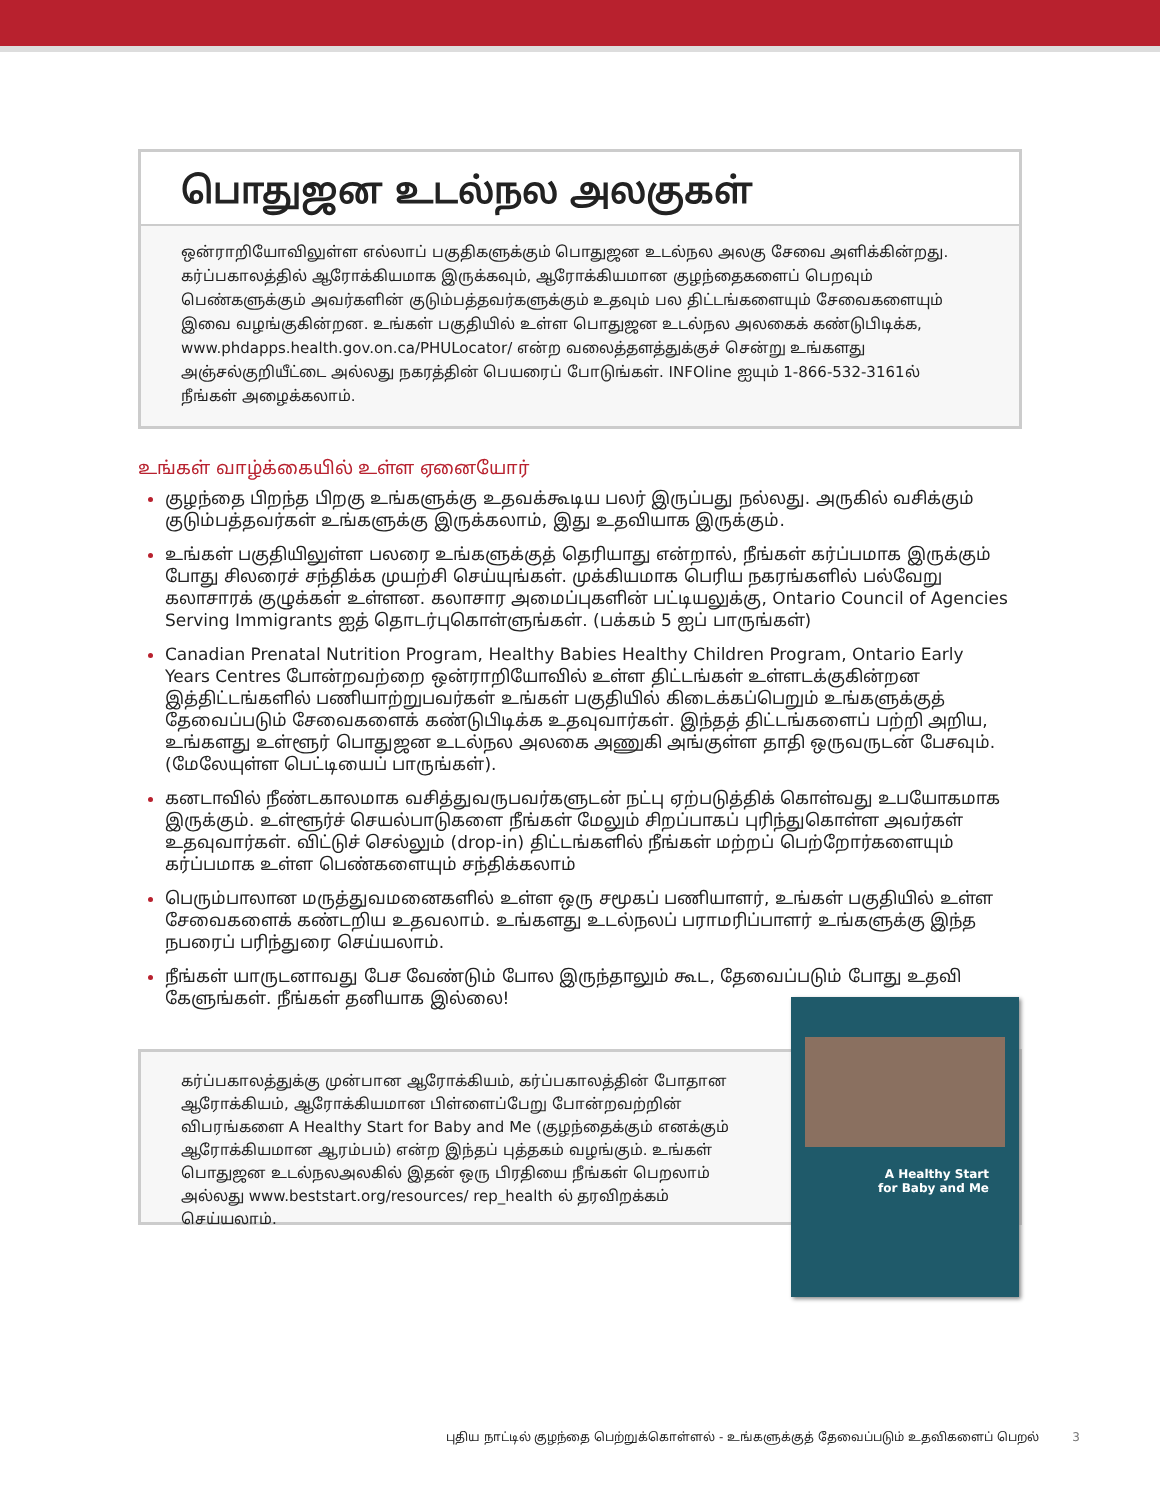பொதுஜன உடல்நல அலகுகள்
ஒன்ராறியோவிலுள்ள எல்லாப் பகுதிகளுக்கும் பொதுஜன உடல்நல அலகு சேவை அளிக்கின்றது. கர்ப்பகாலத்தில் ஆரோக்கியமாக இருக்கவும், ஆரோக்கியமான குழந்தைகளைப் பெறவும் பெண்களுக்கும் அவர்களின் குடும்பத்தவர்களுக்கும் உதவும் பல திட்டங்களையும் சேவைகளையும் இவை வழங்குகின்றன. உங்கள் பகுதியில் உள்ள பொதுஜன உடல்நல அலகைக் கண்டுபிடிக்க, www.phdapps.health.gov.on.ca/PHULocator/ என்ற வலைத்தளத்துக்குச் சென்று உங்களது அஞ்சல்குறியீட்டை அல்லது நகரத்தின் பெயரைப் போடுங்கள். INFOline ஐயும் 1-866-532-3161ல் நீங்கள் அழைக்கலாம்.
உங்கள் வாழ்க்கையில் உள்ள ஏனையோர்
குழந்தை பிறந்த பிறகு உங்களுக்கு உதவக்கூடிய பலர் இருப்பது நல்லது. அருகில் வசிக்கும் குடும்பத்தவர்கள் உங்களுக்கு இருக்கலாம், இது உதவியாக இருக்கும்.
உங்கள் பகுதியிலுள்ள பலரை உங்களுக்குத் தெரியாது என்றால், நீங்கள் கர்ப்பமாக இருக்கும் போது சிலரைச் சந்திக்க முயற்சி செய்யுங்கள். முக்கியமாக பெரிய நகரங்களில் பல்வேறு கலாசாரக் குழுக்கள் உள்ளன. கலாசார அமைப்புகளின் பட்டியலுக்கு, Ontario Council of Agencies Serving Immigrants ஐத் தொடர்புகொள்ளுங்கள். (பக்கம் 5 ஐப் பாருங்கள்)
Canadian Prenatal Nutrition Program, Healthy Babies Healthy Children Program, Ontario Early Years Centres போன்றவற்றை ஒன்ராறியோவில் உள்ள திட்டங்கள் உள்ளடக்குகின்றன இத்திட்டங்களில் பணியாற்றுபவர்கள் உங்கள் பகுதியில் கிடைக்கப்பெறும் உங்களுக்குத் தேவைப்படும் சேவைகளைக் கண்டுபிடிக்க உதவுவார்கள். இந்தத் திட்டங்களைப் பற்றி அறிய, உங்களது உள்ளூர் பொதுஜன உடல்நல அலகை அணுகி அங்குள்ள தாதி ஒருவருடன் பேசவும். (மேலேயுள்ள பெட்டியைப் பாருங்கள்).
கனடாவில் நீண்டகாலமாக வசித்துவருபவர்களுடன் நட்பு ஏற்படுத்திக் கொள்வது உபயோகமாக இருக்கும். உள்ளூர்ச் செயல்பாடுகளை நீங்கள் மேலும் சிறப்பாகப் புரிந்துகொள்ள அவர்கள் உதவுவார்கள். விட்டுச் செல்லும் (drop-in) திட்டங்களில் நீங்கள் மற்றப் பெற்றோர்களையும் கர்ப்பமாக உள்ள பெண்களையும் சந்திக்கலாம்
பெரும்பாலான மருத்துவமனைகளில் உள்ள ஒரு சமூகப் பணியாளர், உங்கள் பகுதியில் உள்ள சேவைகளைக் கண்டறிய உதவலாம். உங்களது உடல்நலப் பராமரிப்பாளர் உங்களுக்கு இந்த நபரைப் பரிந்துரை செய்யலாம்.
நீங்கள் யாருடனாவது பேச வேண்டும் போல இருந்தாலும் கூட, தேவைப்படும் போது உதவி கேளுங்கள். நீங்கள் தனியாக இல்லை!
கர்ப்பகாலத்துக்கு முன்பான ஆரோக்கியம், கர்ப்பகாலத்தின் போதான ஆரோக்கியம், ஆரோக்கியமான பிள்ளைப்பேறு போன்றவற்றின் விபரங்களை A Healthy Start for Baby and Me (குழந்தைக்கும் எனக்கும் ஆரோக்கியமான ஆரம்பம்) என்ற இந்தப் புத்தகம் வழங்கும். உங்கள் பொதுஜன உடல்நலஅலகில் இதன் ஒரு பிரதியை நீங்கள் பெறலாம் அல்லது www.beststart.org/resources/ rep_health ல் தரவிறக்கம் செய்யலாம்.
A Healthy Start
for Baby and Me
புதிய நாட்டில் குழந்தை பெற்றுக்கொள்ளல் - உங்களுக்குத் தேவைப்படும் உதவிகளைப் பெறல் 3